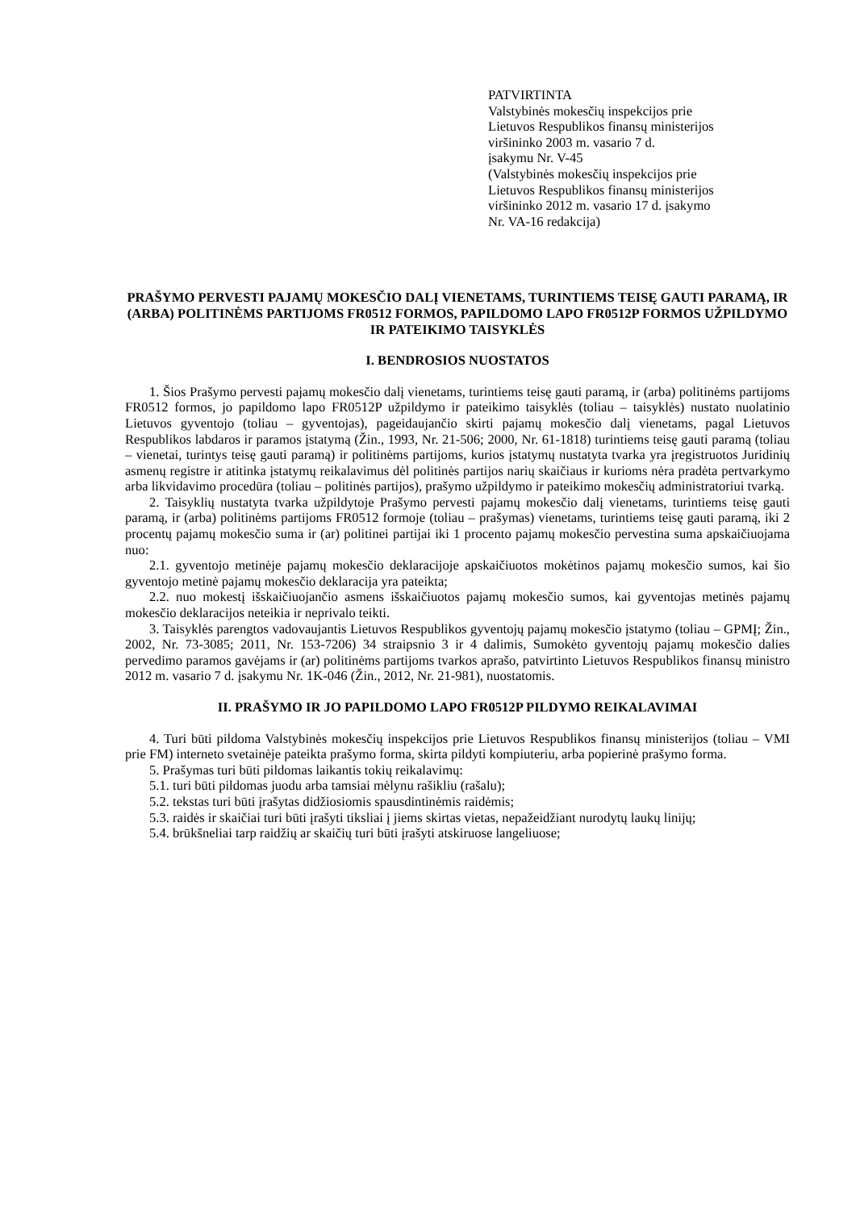PATVIRTINTA
Valstybinės mokesčių inspekcijos prie
Lietuvos Respublikos finansų ministerijos
viršininko 2003 m. vasario 7 d.
įsakymu Nr. V-45
(Valstybinės mokesčių inspekcijos prie
Lietuvos Respublikos finansų ministerijos
viršininko 2012 m. vasario 17 d. įsakymo
Nr. VA-16 redakcija)
PRAŠYMO PERVESTI PAJAMŲ MOKESČIO DALĮ VIENETAMS, TURINTIEMS TEISĘ GAUTI PARAMĄ, IR (ARBA) POLITINĖMS PARTIJOMS FR0512 FORMOS, PAPILDOMO LAPO FR0512P FORMOS UŽPILDYMO IR PATEIKIMO TAISYKLĖS
I. BENDROSIOS NUOSTATOS
1. Šios Prašymo pervesti pajamų mokesčio dalį vienetams, turintiems teisę gauti paramą, ir (arba) politinėms partijoms FR0512 formos, jo papildomo lapo FR0512P užpildymo ir pateikimo taisyklės (toliau – taisyklės) nustato nuolatinio Lietuvos gyventojo (toliau – gyventojas), pageidaujančio skirti pajamų mokesčio dalį vienetams, pagal Lietuvos Respublikos labdaros ir paramos įstatymą (Žin., 1993, Nr. 21-506; 2000, Nr. 61-1818) turintiems teisę gauti paramą (toliau – vienetai, turintys teisę gauti paramą) ir politinėms partijoms, kurios įstatymų nustatyta tvarka yra įregistruotos Juridinių asmenų registre ir atitinka įstatymų reikalavimus dėl politinės partijos narių skaičiaus ir kurioms nėra pradėta pertvarkymo arba likvidavimo procedūra (toliau – politinės partijos), prašymo užpildymo ir pateikimo mokesčių administratoriui tvarką.
2. Taisyklių nustatyta tvarka užpildytoje Prašymo pervesti pajamų mokesčio dalį vienetams, turintiems teisę gauti paramą, ir (arba) politinėms partijoms FR0512 formoje (toliau – prašymas) vienetams, turintiems teisę gauti paramą, iki 2 procentų pajamų mokesčio suma ir (ar) politinei partijai iki 1 procento pajamų mokesčio pervestina suma apskaičiuojama nuo:
2.1. gyventojo metinėje pajamų mokesčio deklaracijoje apskaičiuotos mokėtinos pajamų mokesčio sumos, kai šio gyventojo metinė pajamų mokesčio deklaracija yra pateikta;
2.2. nuo mokestį išskaičiuojančio asmens išskaičiuotos pajamų mokesčio sumos, kai gyventojas metinės pajamų mokesčio deklaracijos neteikia ir neprivalo teikti.
3. Taisyklės parengtos vadovaujantis Lietuvos Respublikos gyventojų pajamų mokesčio įstatymo (toliau – GPMĮ; Žin., 2002, Nr. 73-3085; 2011, Nr. 153-7206) 34 straipsnio 3 ir 4 dalimis, Sumokėto gyventojų pajamų mokesčio dalies pervedimo paramos gavėjams ir (ar) politinėms partijoms tvarkos aprašo, patvirtinto Lietuvos Respublikos finansų ministro 2012 m. vasario 7 d. įsakymu Nr. 1K-046 (Žin., 2012, Nr. 21-981), nuostatomis.
II. PRAŠYMO IR JO PAPILDOMO LAPO FR0512P PILDYMO REIKALAVIMAI
4. Turi būti pildoma Valstybinės mokesčių inspekcijos prie Lietuvos Respublikos finansų ministerijos (toliau – VMI prie FM) interneto svetainėje pateikta prašymo forma, skirta pildyti kompiuteriu, arba popierinė prašymo forma.
5. Prašymas turi būti pildomas laikantis tokių reikalavimų:
5.1. turi būti pildomas juodu arba tamsiai mėlynu rašikliu (rašalu);
5.2. tekstas turi būti įrašytas didžiosiomis spausdintinėmis raidėmis;
5.3. raidės ir skaičiai turi būti įrašyti tiksliai į jiems skirtas vietas, nepažeidžiant nurodytų laukų linijų;
5.4. brūkšneliai tarp raidžių ar skaičių turi būti įrašyti atskiruose langeliuose;